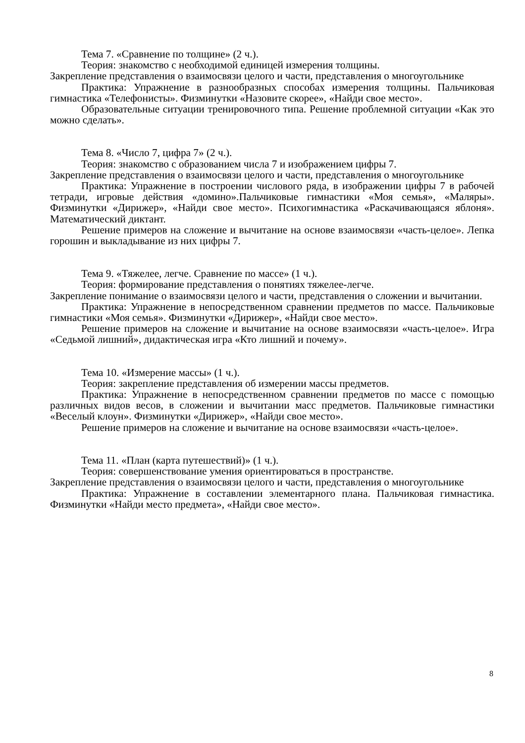Тема 7. «Сравнение по толщине» (2 ч.).
Теория: знакомство с необходимой единицей измерения толщины.
Закрепление представления о взаимосвязи целого и части, представления о многоугольнике
Практика: Упражнение в разнообразных способах измерения толщины. Пальчиковая гимнастика «Телефонисты». Физминутки «Назовите скорее», «Найди свое место».
Образовательные ситуации тренировочного типа. Решение проблемной ситуации «Как это можно сделать».
Тема 8. «Число 7, цифра 7» (2 ч.).
Теория: знакомство с образованием числа 7 и изображением цифры 7.
Закрепление представления о взаимосвязи целого и части, представления о многоугольнике
Практика: Упражнение в построении числового ряда, в изображении цифры 7 в рабочей тетради, игровые действия «домино».Пальчиковые гимнастики «Моя семья», «Маляры». Физминутки «Дирижер», «Найди свое место». Психогимнастика «Раскачивающаяся яблоня». Математический диктант.
Решение примеров на сложение и вычитание на основе взаимосвязи «часть-целое». Лепка горошин и выкладывание из них цифры 7.
Тема 9. «Тяжелее, легче. Сравнение по массе» (1 ч.).
Теория: формирование представления о понятиях тяжелее-легче.
Закрепление понимание о взаимосвязи целого и части, представления о сложении и вычитании.
Практика: Упражнение в непосредственном сравнении предметов по массе. Пальчиковые гимнастики «Моя семья». Физминутки «Дирижер», «Найди свое место».
Решение примеров на сложение и вычитание на основе взаимосвязи «часть-целое». Игра «Седьмой лишний», дидактическая игра «Кто лишний и почему».
Тема 10. «Измерение массы» (1 ч.).
Теория: закрепление представления об измерении массы предметов.
Практика: Упражнение в непосредственном сравнении предметов по массе с помощью различных видов весов, в сложении и вычитании масс предметов. Пальчиковые гимнастики «Веселый клоун». Физминутки «Дирижер», «Найди свое место».
Решение примеров на сложение и вычитание на основе взаимосвязи «часть-целое».
Тема 11. «План (карта путешествий)» (1 ч.).
Теория: совершенствование умения ориентироваться в пространстве.
Закрепление представления о взаимосвязи целого и части, представления о многоугольнике
Практика: Упражнение в составлении элементарного плана. Пальчиковая гимнастика. Физминутки «Найди место предмета», «Найди свое место».
8